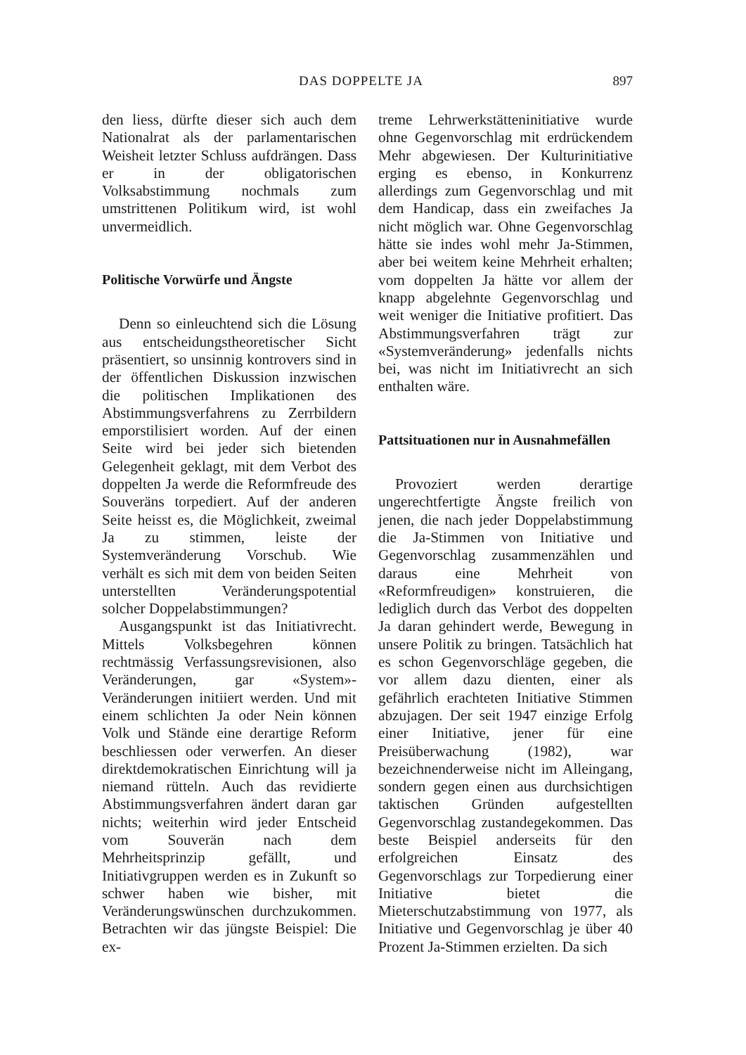DAS DOPPELTE JA 897
den liess, dürfte dieser sich auch dem Nationalrat als der parlamentarischen Weisheit letzter Schluss aufdrängen. Dass er in der obligatorischen Volksabstimmung nochmals zum umstrittenen Politikum wird, ist wohl unvermeidlich.
Politische Vorwürfe und Ängste
Denn so einleuchtend sich die Lösung aus entscheidungstheoretischer Sicht präsentiert, so unsinnig kontrovers sind in der öffentlichen Diskussion inzwischen die politischen Implikationen des Abstimmungsverfahrens zu Zerrbildern emporstilisiert worden. Auf der einen Seite wird bei jeder sich bietenden Gelegenheit geklagt, mit dem Verbot des doppelten Ja werde die Reformfreude des Souveräns torpediert. Auf der anderen Seite heisst es, die Möglichkeit, zweimal Ja zu stimmen, leiste der Systemveränderung Vorschub. Wie verhält es sich mit dem von beiden Seiten unterstellten Veränderungspotential solcher Doppelabstimmungen?
Ausgangspunkt ist das Initiativrecht. Mittels Volksbegehren können rechtmässig Verfassungsrevisionen, also Veränderungen, gar «System»-Veränderungen initiiert werden. Und mit einem schlichten Ja oder Nein können Volk und Stände eine derartige Reform beschliessen oder verwerfen. An dieser direktdemokratischen Einrichtung will ja niemand rütteln. Auch das revidierte Abstimmungsverfahren ändert daran gar nichts; weiterhin wird jeder Entscheid vom Souverän nach dem Mehrheitsprinzip gefällt, und Initiativgruppen werden es in Zukunft so schwer haben wie bisher, mit Veränderungswünschen durchzukommen. Betrachten wir das jüngste Beispiel: Die ex-
treme Lehrwerkstätteninitiative wurde ohne Gegenvorschlag mit erdrückendem Mehr abgewiesen. Der Kulturinitiative erging es ebenso, in Konkurrenz allerdings zum Gegenvorschlag und mit dem Handicap, dass ein zweifaches Ja nicht möglich war. Ohne Gegenvorschlag hätte sie indes wohl mehr Ja-Stimmen, aber bei weitem keine Mehrheit erhalten; vom doppelten Ja hätte vor allem der knapp abgelehnte Gegenvorschlag und weit weniger die Initiative profitiert. Das Abstimmungsverfahren trägt zur «Systemveränderung» jedenfalls nichts bei, was nicht im Initiativrecht an sich enthalten wäre.
Pattsituationen nur in Ausnahmefällen
Provoziert werden derartige ungerechtfertigte Ängste freilich von jenen, die nach jeder Doppelabstimmung die Ja-Stimmen von Initiative und Gegenvorschlag zusammenzählen und daraus eine Mehrheit von «Reformfreudigen» konstruieren, die lediglich durch das Verbot des doppelten Ja daran gehindert werde, Bewegung in unsere Politik zu bringen. Tatsächlich hat es schon Gegenvorschläge gegeben, die vor allem dazu dienten, einer als gefährlich erachteten Initiative Stimmen abzujagen. Der seit 1947 einzige Erfolg einer Initiative, jener für eine Preisüberwachung (1982), war bezeichnenderweise nicht im Alleingang, sondern gegen einen aus durchsichtigen taktischen Gründen aufgestellten Gegenvorschlag zustandegekommen. Das beste Beispiel anderseits für den erfolgreichen Einsatz des Gegenvorschlags zur Torpedierung einer Initiative bietet die Mieterschutzabstimmung von 1977, als Initiative und Gegenvorschlag je über 40 Prozent Ja-Stimmen erzielten. Da sich